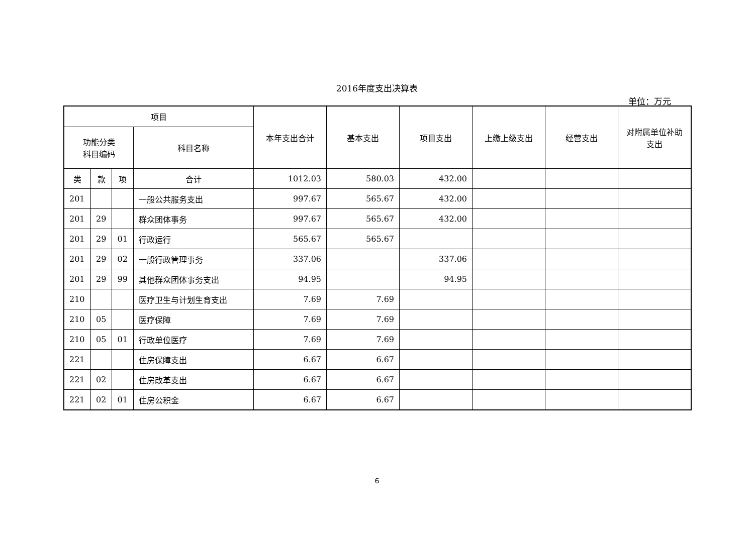2016年度支出决算表
单位：万元
| 项目 | | | | 本年支出合计 | 基本支出 | 项目支出 | 上缴上级支出 | 经营支出 | 对附属单位补助支出 |
| --- | --- | --- | --- | --- | --- | --- | --- | --- | --- |
| 功能分类 科目编码 | | | 科目名称 | | | | | | |
| 类 | 款 | 项 | 合计 | 1012.03 | 580.03 | 432.00 | | | |
| 201 | | | 一般公共服务支出 | 997.67 | 565.67 | 432.00 | | | |
| 201 | 29 | | 群众团体事务 | 997.67 | 565.67 | 432.00 | | | |
| 201 | 29 | 01 | 行政运行 | 565.67 | 565.67 | | | | |
| 201 | 29 | 02 | 一般行政管理事务 | 337.06 | | 337.06 | | | |
| 201 | 29 | 99 | 其他群众团体事务支出 | 94.95 | | 94.95 | | | |
| 210 | | | 医疗卫生与计划生育支出 | 7.69 | 7.69 | | | | |
| 210 | 05 | | 医疗保障 | 7.69 | 7.69 | | | | |
| 210 | 05 | 01 | 行政单位医疗 | 7.69 | 7.69 | | | | |
| 221 | | | 住房保障支出 | 6.67 | 6.67 | | | | |
| 221 | 02 | | 住房改革支出 | 6.67 | 6.67 | | | | |
| 221 | 02 | 01 | 住房公积金 | 6.67 | 6.67 | | | | |
6